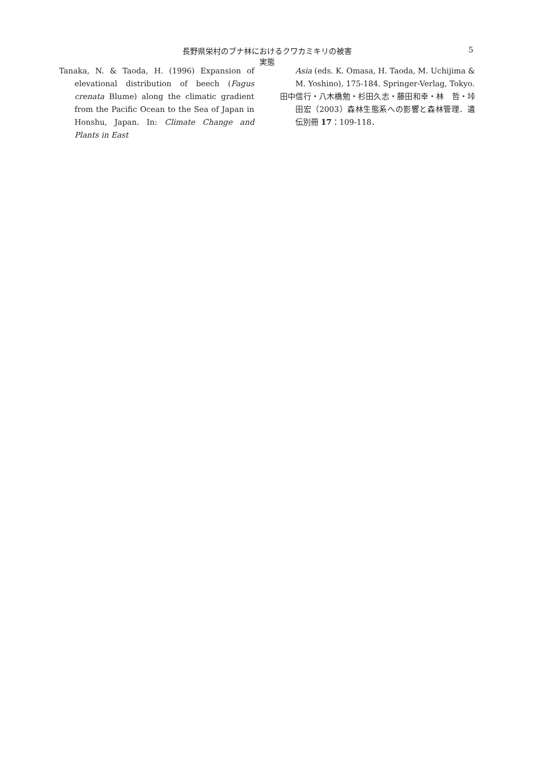長野県栄村のブナ林におけるクワカミキリの被害実態 5
Tanaka, N. & Taoda, H. (1996) Expansion of elevational distribution of beech (Fagus crenata Blume) along the climatic gradient from the Pacific Ocean to the Sea of Japan in Honshu, Japan. In: Climate Change and Plants in East
Asia (eds. K. Omasa, H. Taoda, M. Uchijima & M. Yoshino), 175-184. Springer-Verlag, Tokyo.
田中信行・八木橋勉・杉田久志・藤田和幸・林　哲・垰田宏（2003）森林生態系への影響と森林管理．遺伝別冊 17：109-118．